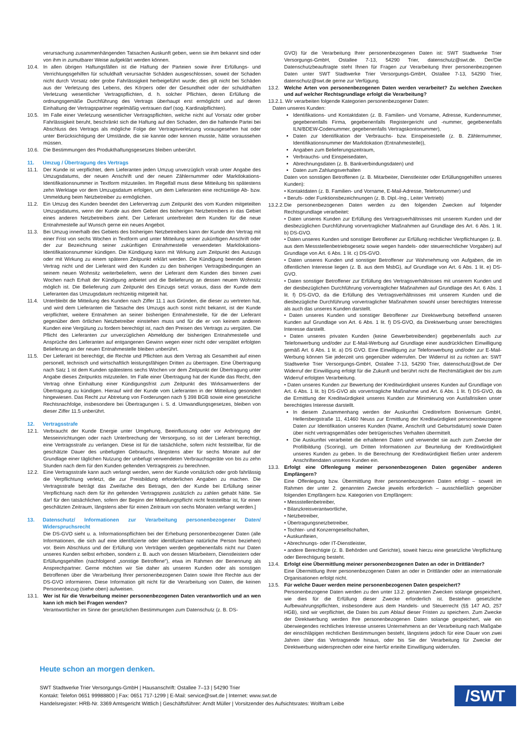verursachung zusammenhängenden Tatsachen Auskunft geben, wenn sie ihm bekannt sind oder von ihm in zumutbarer Weise aufgeklärt werden können.
10.4. In allen übrigen Haftungsfällen ist die Haftung der Parteien sowie ihrer Erfüllungs- und Verrichtungsgehilfen für schuldhaft verursachte Schäden ausgeschlossen, soweit der Schaden nicht durch Vorsatz oder grobe Fahrlässigkeit herbeigeführt wurde; dies gilt nicht bei Schäden aus der Verletzung des Lebens, des Körpers oder der Gesundheit oder der schuldhaften Verletzung wesentlicher Vertragspflichten, d. h. solcher Pflichten, deren Erfüllung die ordnungsgemäße Durchführung des Vertrags überhaupt erst ermöglicht und auf deren Einhaltung der Vertragspartner regelmäßig vertrauen darf (sog. Kardinalpflichten).
10.5. Im Falle einer Verletzung wesentlicher Vertragspflichten, welche nicht auf Vorsatz oder grober Fahrlässigkeit beruht, beschränkt sich die Haftung auf den Schaden, den die haftende Partei bei Abschluss des Vertrags als mögliche Folge der Vertragsverletzung vorausgesehen hat oder unter Berücksichtigung der Umstände, die sie kannte oder kennen musste, hätte voraussehen müssen.
10.6. Die Bestimmungen des Produkthaftungsgesetzes bleiben unberührt.
11. Umzug / Übertragung des Vertrags
11.1. Der Kunde ist verpflichtet, dem Lieferanten jeden Umzug unverzüglich vorab unter Angabe des Umzugsdatums, der neuen Anschrift und der neuen Zählernummer oder Marktlokations-Identifikationsnummer in Textform mitzuteilen. Im Regelfall muss diese Mitteilung bis spätestens zehn Werktage vor dem Umzugsdatum erfolgen, um dem Lieferanten eine rechtzeitige Ab- bzw. Ummeldung beim Netzbetreiber zu ermöglichen.
11.2. Ein Umzug des Kunden beendet den Liefervertrag zum Zeitpunkt des vom Kunden mitgeteilten Umzugsdatums, wenn der Kunde aus dem Gebiet des bisherigen Netzbetreibers in das Gebiet eines anderen Netzbetreibers zieht. Der Lieferant unterbreitet dem Kunden für die neue Entnahmestelle auf Wunsch gerne ein neues Angebot.
11.3. Bei Umzug innerhalb des Gebiets des bisherigen Netzbetreibers kann der Kunde den Vertrag mit einer Frist von sechs Wochen in Textform und unter Mitteilung seiner zukünftigen Anschrift oder der zur Bezeichnung seiner zukünftigen Entnahmestelle verwendeten Marktlokations-Identifikationsnummer kündigen. Die Kündigung kann mit Wirkung zum Zeitpunkt des Auszugs oder mit Wirkung zu einem späteren Zeitpunkt erklärt werden. Die Kündigung beendet diesen Vertrag nicht und der Lieferant wird den Kunden zu den bisherigen Vertragsbedingungen an seinem neuen Wohnsitz weiterbeliefern, wenn der Lieferant dem Kunden dies binnen zwei Wochen nach Erhalt der Kündigung anbietet und die Belieferung an dessen neuem Wohnsitz möglich ist. Die Belieferung zum Zeitpunkt des Einzugs setzt voraus, dass der Kunde dem Lieferanten das Umzugsdatum rechtzeitig mitgeteilt hat.
11.4. Unterbleibt die Mitteilung des Kunden nach Ziffer 11.1 aus Gründen, die dieser zu vertreten hat, und wird dem Lieferanten die Tatsache des Umzugs auch sonst nicht bekannt, ist der Kunde verpflichtet, weitere Entnahmen an seiner bisherigen Entnahmestelle, für die der Lieferant gegenüber dem örtlichen Netzbetreiber einstehen muss und für die er von keinem anderen Kunden eine Vergütung zu fordern berechtigt ist, nach den Preisen des Vertrags zu vergüten. Die Pflicht des Lieferanten zur unverzüglichen Abmeldung der bisherigen Entnahmestelle und Ansprüche des Lieferanten auf entgangenen Gewinn wegen einer nicht oder verspätet erfolgten Belieferung an der neuen Entnahmestelle bleiben unberührt.
11.5. Der Lieferant ist berechtigt, die Rechte und Pflichten aus dem Vertrag als Gesamtheit auf einen personell, technisch und wirtschaftlich leistungsfähigen Dritten zu übertragen. Eine Übertragung nach Satz 1 ist dem Kunden spätestens sechs Wochen vor dem Zeitpunkt der Übertragung unter Angabe dieses Zeitpunkts mitzuteilen. Im Falle einer Übertragung hat der Kunde das Recht, den Vertrag ohne Einhaltung einer Kündigungsfrist zum Zeitpunkt des Wirksamwerdens der Übertragung zu kündigen. Hierauf wird der Kunde vom Lieferanten in der Mitteilung gesondert hingewiesen. Das Recht zur Abtretung von Forderungen nach § 398 BGB sowie eine gesetzliche Rechtsnachfolge, insbesondere bei Übertragungen i. S. d. Umwandlungsgesetzes, bleiben von dieser Ziffer 11.5 unberührt.
12. Vertragsstrafe
12.1. Verbraucht der Kunde Energie unter Umgehung, Beeinflussung oder vor Anbringung der Messeinrichtungen oder nach Unterbrechung der Versorgung, so ist der Lieferant berechtigt, eine Vertragsstrafe zu verlangen. Diese ist für die tatsächliche, sofern nicht feststellbar, für die geschätzte Dauer des unbefugten Gebrauchs, längstens aber für sechs Monate auf der Grundlage einer täglichen Nutzung der unbefugt verwendeten Verbrauchsgeräte von bis zu zehn Stunden nach dem für den Kunden geltenden Vertragspreis zu berechnen.
12.2. Eine Vertragsstrafe kann auch verlangt werden, wenn der Kunde vorsätzlich oder grob fahrlässig die Verpflichtung verletzt, die zur Preisbildung erforderlichen Angaben zu machen. Die Vertragsstrafe beträgt das Zweifache des Betrags, den der Kunde bei Erfüllung seiner Verpflichtung nach dem für ihn geltenden Vertragspreis zusätzlich zu zahlen gehabt hätte. Sie darf für den tatsächlichen, sofern der Beginn der Mitteilungspflicht nicht feststellbar ist, für einen geschätzten Zeitraum, längstens aber für einen Zeitraum von sechs Monaten verlangt werden.]
13. Datenschutz/ Informationen zur Verarbeitung personenbezogener Daten/ Widerspruchsrecht
Die DS-GVO sieht u. a. Informationspflichten bei der Erhebung personenbezogener Daten (alle Informationen, die sich auf eine identifizierte oder identifizierbare natürliche Person beziehen) vor. Beim Abschluss und der Erfüllung von Verträgen werden gegebenenfalls nicht nur Daten unseres Kunden selbst erhoben, sondern z. B. auch von dessen Mitarbeitern, Dienstleistern oder Erfüllungsgehilfen (nachfolgend „sonstige Betroffene“), etwa im Rahmen der Benennung als Ansprechpartner. Gerne möchten wir Sie daher als unseren Kunden oder als sonstigen Betroffenen über die Verarbeitung Ihrer personenbezogenen Daten sowie Ihre Rechte aus der DS-GVO informieren. Diese Information gilt nicht für die Verarbeitung von Daten, die keinen Personenbezug (siehe oben) aufweisen.
13.1. Wer ist für die Verarbeitung meiner personenbezogenen Daten verantwortlich und an wen kann ich mich bei Fragen wenden?
Verantwortlicher im Sinne der gesetzlichen Bestimmungen zum Datenschutz (z. B. DS-
GVO) für die Verarbeitung Ihrer personenbezogenen Daten ist: SWT Stadtwerke Trier Versorgungs-GmbH, Ostallee 7-13, 54290 Trier, datenschutz@swt.de. Der/Die Datenschutzbeauftragte steht Ihnen für Fragen zur Verarbeitung Ihrer personenbezogenen Daten unter SWT Stadtwerke Trier Versorgungs-GmbH, Ostallee 7-13, 54290 Trier, datenschutz@swt.de gerne zur Verfügung.
13.2. Welche Arten von personenbezogenen Daten werden verarbeitet? Zu welchen Zwecken und auf welcher Rechtsgrundlage erfolgt die Verarbeitung?
13.2.1. Wir verarbeiten folgende Kategorien personenbezogener Daten:
Daten unseres Kunden:
Identifikations- und Kontaktdaten (z. B. Familien- und Vorname, Adresse, Kundennummer, gegebenenfalls Firma, gegebenenfalls Registergericht und -nummer, gegebenenfalls ILN/BDEW-Codenummer, gegebenenfalls Vertragskontonummer),
Daten zur Identifikation der Verbrauchs- bzw. Einspeisestelle (z. B. Zählernummer, Identifikationsnummer der Marktlokation (Entnahmestelle)),
Angaben zum Belieferungszeitraum,
Verbrauchs- und Einspeisedaten,
Abrechnungsdaten (z. B. Bankverbindungsdaten) und
Daten zum Zahlungsverhalten
Daten von sonstigen Betroffenen (z. B. Mitarbeiter, Dienstleister oder Erfüllungsgehilfen unseres Kunden):
• Kontaktdaten (z. B. Familien- und Vorname, E-Mail-Adresse, Telefonnummer) und
• Berufs- oder Funktionsbezeichnungen (z. B. Dipl.-Ing., Leiter Vertrieb)
13.2.2. Die personenbezogenen Daten werden zu den folgenden Zwecken auf folgender Rechtsgrundlage verarbeitet:
• Daten unseres Kunden zur Erfüllung des Vertragsverhältnisses mit unserem Kunden und der diesbezüglichen Durchführung vorvertraglicher Maßnahmen auf Grundlage des Art. 6 Abs. 1 lit. b) DS-GVO.
• Daten unseres Kunden und sonstiger Betroffener zur Erfüllung rechtlicher Verpflichtungen (z. B. aus dem Messstellenbetriebsgesetz sowie wegen handels- oder steuerrechtlicher Vorgaben) auf Grundlage von Art. 6 Abs. 1 lit. c) DS-GVO.
• Daten unseres Kunden und sonstiger Betroffener zur Wahrnehmung von Aufgaben, die im öffentlichen Interesse liegen (z. B. aus dem MsbG), auf Grundlage von Art. 6 Abs. 1 lit. e) DS-GVO.
• Daten sonstiger Betroffener zur Erfüllung des Vertragsverhältnisses mit unserem Kunden und der diesbezüglichen Durchführung vorvertraglicher Maßnahmen auf Grundlage des Art. 6 Abs. 1 lit. f) DS-GVO, da die Erfüllung des Vertragsverhältnisses mit unserem Kunden und die diesbezügliche Durchführung vorvertraglicher Maßnahmen sowohl unser berechtigtes Interesse als auch das unseres Kunden darstellt.
• Daten unseres Kunden und sonstiger Betroffener zur Direktwerbung betreffend unseren Kunden auf Grundlage von Art. 6 Abs. 1 lit. f) DS-GVO, da Direktwerbung unser berechtigtes Interesse darstellt.
• Daten unseres privaten Kunden (keine Gewerbetreibenden) gegebenenfalls auch zur Telefonwerbung und/oder zur E-Mail-Werbung auf Grundlage einer ausdrücklichen Einwilligung gemäß Art. 6 Abs. 1 lit. a) DS GVO. Eine Einwilligung zur Telefonwerbung und/oder zur E-Mail-Werbung können Sie jederzeit uns gegenüber widerrufen. Der Widerruf ist zu richten an: SWT Stadtwerke Trier Versorgungs-GmbH, Ostallee 7-13, 54290 Trier, datenschutz@swt.de Der Widerruf der Einwilligung erfolgt für die Zukunft und berührt nicht die Rechtmäßigkeit der bis zum Widerruf erfolgten Verarbeitung.
• Daten unseres Kunden zur Bewertung der Kreditwürdigkeit unseres Kunden auf Grundlage von Art. 6 Abs. 1 lit. b) DS-GVO als vorvertragliche Maßnahme und Art. 6 Abs. 1 lit. f) DS-GVO, da die Ermittlung der Kreditwürdigkeit unseres Kunden zur Minimierung von Ausfallrisiken unser berechtigtes Interesse darstellt.
In diesem Zusammenhang werden der Auskunftei Creditreform Boniversum GmbH, Hellersbergstraße 11, 41460 Neuss zur Ermittlung der Kreditwürdigkeit personenbezogene Daten zur Identifikation unseres Kunden (Name, Anschrift und Geburtsdatum) sowie Daten über nicht vertragsgemäßes oder betrügerisches Verhalten übermittelt.
Die Auskunftei verarbeitet die erhaltenen Daten und verwendet sie auch zum Zwecke der Profilbildung (Scoring), um Dritten Informationen zur Beurteilung der Kreditwürdigkeit unseres Kunden zu geben. In die Berechnung der Kreditwürdigkeit fließen unter anderem Anschriftendaten unseres Kunden ein.
13.3. Erfolgt eine Offenlegung meiner personenbezogenen Daten gegenüber anderen Empfängern?
Eine Offenlegung bzw. Übermittlung Ihrer personenbezogenen Daten erfolgt – soweit im Rahmen der unter 2. genannten Zwecke jeweils erforderlich – ausschließlich gegenüber folgenden Empfängern bzw. Kategorien von Empfängern:
• Messstellenbetreiber,
• Bilanzkreisverantwortliche,
• Netzbetreiber,
• Übertragungsnetzbetreiber,
• Tochter- und Konzerngesellschaften,
• Auskunfteien,
• Abrechnungs- oder IT-Dienstleister,
• andere Berechtigte (z. B. Behörden und Gerichte), soweit hierzu eine gesetzliche Verpflichtung oder Berechtigung besteht.
13.4. Erfolgt eine Übermittlung meiner personenbezogenen Daten an oder in Drittländer?
Eine Übermittlung Ihrer personenbezogenen Daten an oder in Drittländer oder an internationale Organisationen erfolgt nicht.
13.5. Für welche Dauer werden meine personenbezogenen Daten gespeichert?
Personenbezogene Daten werden zu den unter 13.2. genannten Zwecken solange gespeichert, wie dies für die Erfüllung dieser Zwecke erforderlich ist. Bestehen gesetzliche Aufbewahrungspflichten, insbesondere aus dem Handels- und Steuerrecht (§§ 147 AO, 257 HGB), sind wir verpflichtet, die Daten bis zum Ablauf dieser Fristen zu speichern. Zum Zwecke der Direktwerbung werden Ihre personenbezogenen Daten solange gespeichert, wie ein überwiegendes rechtliches Interesse unseres Unternehmens an der Verarbeitung nach Maßgabe der einschlägigen rechtlichen Bestimmungen besteht, längstens jedoch für eine Dauer von zwei Jahren über das Vertragsende hinaus, oder bis Sie der Verarbeitung für Zwecke der Direktwerbung widersprechen oder eine hierfür erteilte Einwilligung widerrufen.
Heute schon an morgen denken.
SWT Stadtwerke Trier Versorgungs-GmbH | Hausanschrift: Ostallee 7–13 | 54290 Trier
Kontakt: Telefon 0651 99988800 | Fax: 0651 717-1299 | E-Mail: service@swt.de | Internet: www.swt.de
Handelsregister: HRB-Nr. 3369 Amtsgericht Wittlich | Geschäftsführer: Arndt Müller | Vorsitzender des Aufsichtsrates: Wolfram Leibe
/SWT